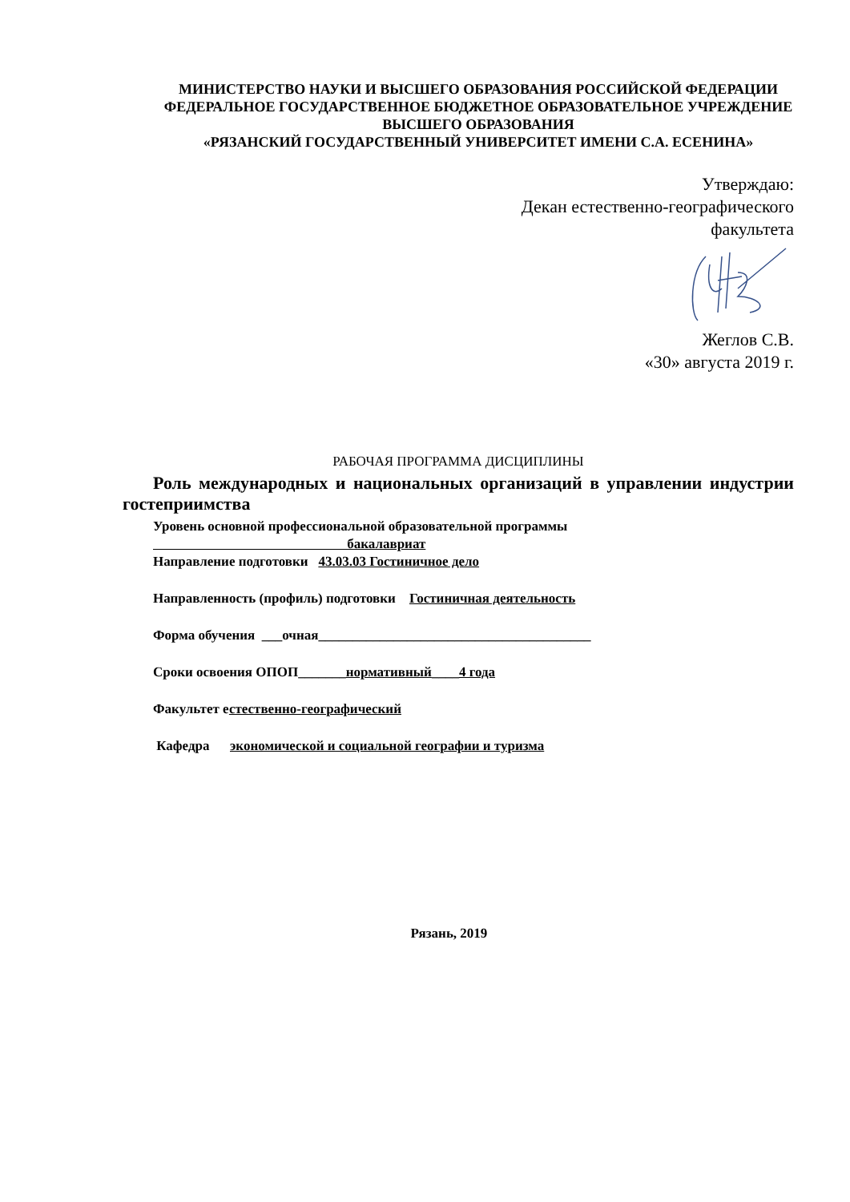МИНИСТЕРСТВО НАУКИ И ВЫСШЕГО ОБРАЗОВАНИЯ РОССИЙСКОЙ ФЕДЕРАЦИИ
ФЕДЕРАЛЬНОЕ ГОСУДАРСТВЕННОЕ БЮДЖЕТНОЕ ОБРАЗОВАТЕЛЬНОЕ УЧРЕЖДЕНИЕ ВЫСШЕГО ОБРАЗОВАНИЯ
«РЯЗАНСКИЙ ГОСУДАРСТВЕННЫЙ УНИВЕРСИТЕТ ИМЕНИ С.А. ЕСЕНИНА»
Утверждаю:
Декан естественно-географического
факультета
Жеглов С.В.
«30» августа 2019 г.
РАБОЧАЯ ПРОГРАММА ДИСЦИПЛИНЫ
Роль международных и национальных организаций в управлении индустрии гостеприимства
Уровень основной профессиональной образовательной программы
бакалавриат
Направление подготовки 43.03.03 Гостиничное дело
Направленность (профиль) подготовки Гостиничная деятельность
Форма обучения ___очная________________________________________
Сроки освоения ОПОП_______нормативный____4 года
Факультет естественно-географический
Кафедра экономической и социальной географии и туризма
Рязань, 2019